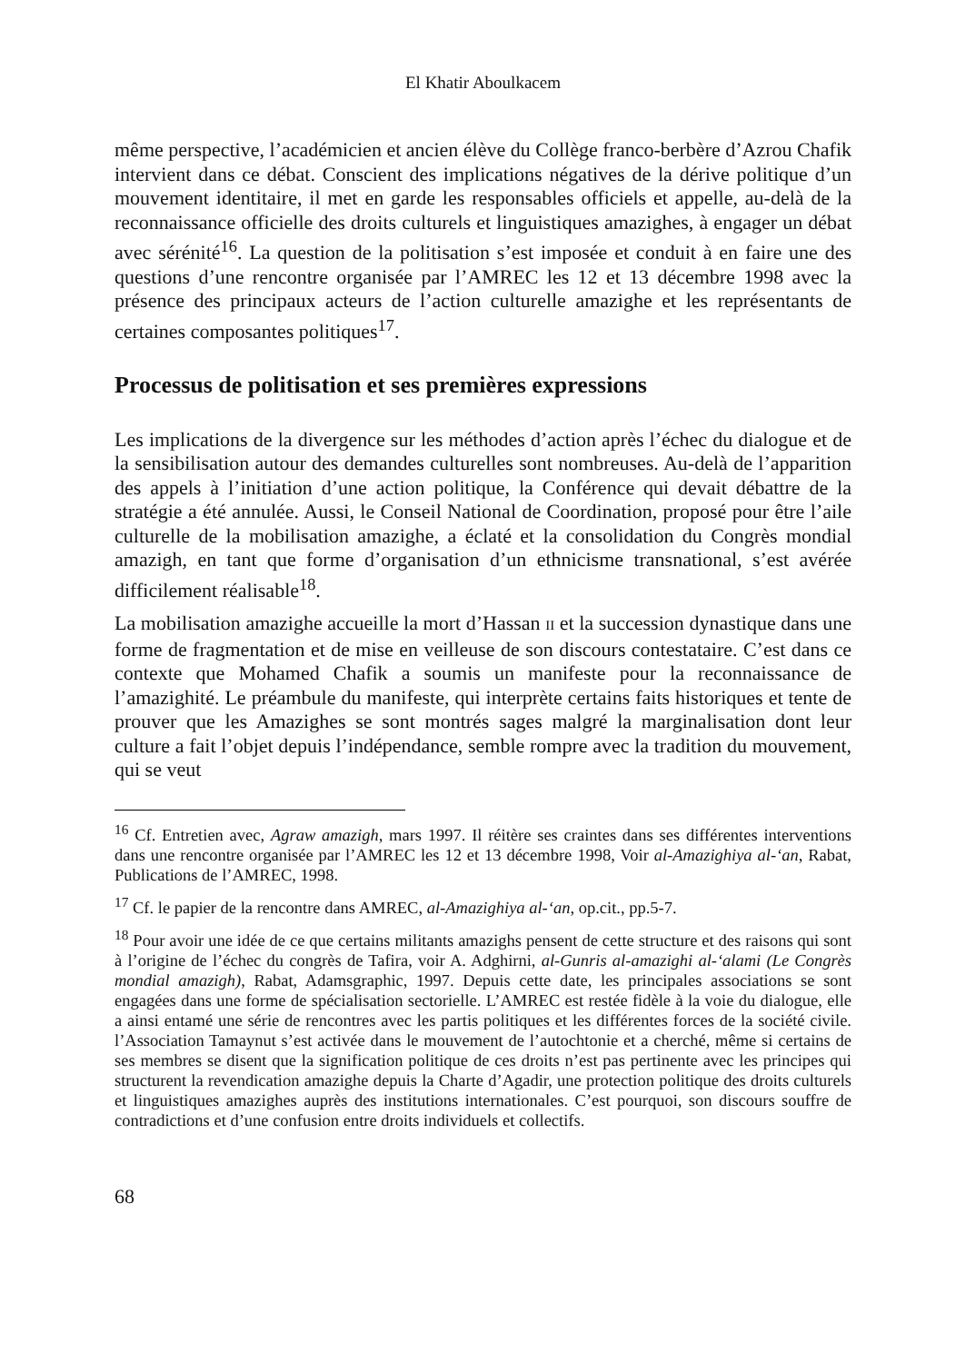El Khatir Aboulkacem
même perspective, l’académicien et ancien élève du Collège franco-berbère d’Azrou Chafik intervient dans ce débat. Conscient des implications négatives de la dérive politique d’un mouvement identitaire, il met en garde les responsables officiels et appelle, au-delà de la reconnaissance officielle des droits culturels et linguistiques amazighes, à engager un débat avec sérénité<sup>16</sup>. La question de la politisation s’est imposée et conduit à en faire une des questions d’une rencontre organisée par l’AMREC les 12 et 13 décembre 1998 avec la présence des principaux acteurs de l’action culturelle amazighe et les représentants de certaines composantes politiques<sup>17</sup>.
Processus de politisation et ses premières expressions
Les implications de la divergence sur les méthodes d’action après l’échec du dialogue et de la sensibilisation autour des demandes culturelles sont nombreuses. Au-delà de l’apparition des appels à l’initiation d’une action politique, la Conférence qui devait débattre de la stratégie a été annulée. Aussi, le Conseil National de Coordination, proposé pour être l’aile culturelle de la mobilisation amazighe, a éclaté et la consolidation du Congrès mondial amazigh, en tant que forme d’organisation d’un ethnicisme transnational, s’est avérée difficilement réalisable<sup>18</sup>.
La mobilisation amazighe accueille la mort d’Hassan II et la succession dynastique dans une forme de fragmentation et de mise en veilleuse de son discours contestataire. C’est dans ce contexte que Mohamed Chafik a soumis un manifeste pour la reconnaissance de l’amazighité. Le préambule du manifeste, qui interprète certains faits historiques et tente de prouver que les Amazighes se sont montrés sages malgré la marginalisation dont leur culture a fait l’objet depuis l’indépendance, semble rompre avec la tradition du mouvement, qui se veut
<sup>16</sup> Cf. Entretien avec, Agraw amazigh, mars 1997. Il réitère ses craintes dans ses différentes interventions dans une rencontre organisée par l’AMREC les 12 et 13 décembre 1998, Voir al-Amazighiya al-‘an, Rabat, Publications de l’AMREC, 1998.
<sup>17</sup> Cf. le papier de la rencontre dans AMREC, al-Amazighiya al-‘an, op.cit., pp.5-7.
<sup>18</sup> Pour avoir une idée de ce que certains militants amazighs pensent de cette structure et des raisons qui sont à l’origine de l’échec du congrès de Tafira, voir A. Adghirni, al-Gunris al-amazighi al-‘alami (Le Congrès mondial amazigh), Rabat, Adamsgraphic, 1997. Depuis cette date, les principales associations se sont engagées dans une forme de spécialisation sectorielle. L’AMREC est restée fidèle à la voie du dialogue, elle a ainsi entamé une série de rencontres avec les partis politiques et les différentes forces de la société civile. l’Association Tamaynut s’est activée dans le mouvement de l’autochtonie et a cherché, même si certains de ses membres se disent que la signification politique de ces droits n’est pas pertinente avec les principes qui structurent la revendication amazighe depuis la Charte d’Agadir, une protection politique des droits culturels et linguistiques amazighes auprès des institutions internationales. C’est pourquoi, son discours souffre de contradictions et d’une confusion entre droits individuels et collectifs.
68